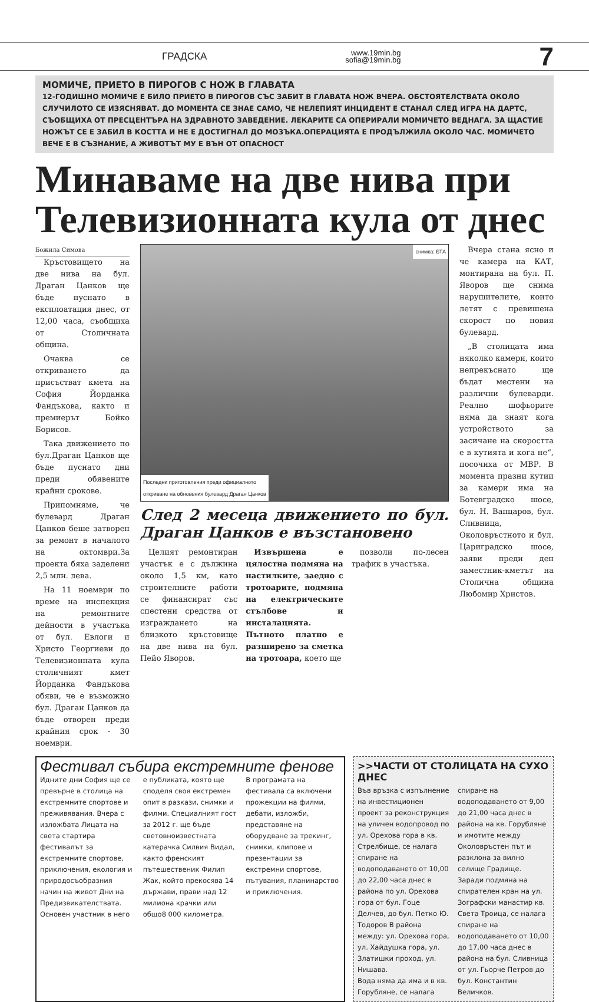ГРАДСКА www.19min.bg
sofia@19min.bg 7
МОМИЧЕ, ПРИЕТО В ПИРОГОВ С НОЖ В ГЛАВАТА
12-ГОДИШНО МОМИЧЕ Е БИЛО ПРИЕТО В ПИРОГОВ СЪС ЗАБИТ В ГЛАВАТА НОЖ ВЧЕРА. ОБСТОЯТЕЛСТВАТА ОКОЛО СЛУЧИЛОТО СЕ ИЗЯСНЯВАТ. ДО МОМЕНТА СЕ ЗНАЕ САМО, ЧЕ НЕЛЕПИЯТ ИНЦИДЕНТ Е СТАНАЛ СЛЕД ИГРА НА ДАРТС, СЪОБЩИХА ОТ ПРЕСЦЕНТЪРА НА ЗДРАВНОТО ЗАВЕДЕНИЕ. ЛЕКАРИТЕ СА ОПЕРИРАЛИ МОМИЧЕТО ВЕДНАГА. ЗА ЩАСТИЕ НОЖЪТ СЕ Е ЗАБИЛ В КОСТТА И НЕ Е ДОСТИГНАЛ ДО МОЗЪКА.ОПЕРАЦИЯТА Е ПРОДЪЛЖИЛА ОКОЛО ЧАС. МОМИЧЕТО ВЕЧЕ Е В СЪЗНАНИЕ, А ЖИВОТЪТ МУ Е ВЪН ОТ ОПАСНОСТ
Минаваме на две нива при Телевизионната кула от днес
Божила Симова
Кръстовището на две нива на бул. Драган Цанков ще бъде пуснато в експлоатация днес, от 12,00 часа, съобщиха от Столичната община.
Очаква се откриването да присъстват кмета на София Йорданка Фандъкова, както и премиерът Бойко Борисов.
Така движението по бул.Драган Цанков ще бъде пуснато дни преди обявените крайни срокове.
Припомняме, че булевард Драган Цанков беше затворен за ремонт в началото на октомври.За проекта бяха заделени 2,5 млн. лева.
На 11 ноември по време на инспекция на ремонтните дейности в участъка от бул. Евлоги и Христо Георгиеви до Телевизионната кула столичният кмет Йорданка Фандъкова обяви, че е възможно бул. Драган Цанков да бъде отворен преди крайния срок - 30 ноември.
снимка: БТА
Последни приготовления преди официалното
откриване на обновения булевард Драган Цанков
След 2 месеца движението по бул. Драган Цанков е възстановено
Целият ремонтиран участък е с дължина около 1,5 км, като строителните работи се финансират със спестени средства от изграждането на близкото кръстовище на две нива на бул. Пейо Яворов.
Извършена е цялостна подмяна на настилките, заедно с тротоарите, подмяна на електрическите стълбове и инсталацията. Пътното платно е разширено за сметка на тротоара, което ще
позволи по-лесен трафик в участъка.
Вчера стана ясно и че камера на КАТ, монтирана на бул. П. Яворов ще снима нарушителите, които летят с превишена скорост по новия булевард.
„В столицата има няколко камери, които непрекъснато ще бъдат местени на различни булеварди. Реално шофьорите няма да знаят кога устройството за засичане на скоростта е в кутията и кога не“, посочиха от МВР. В момента празни кутии за камери има на Ботевградско шосе, бул. Н. Вапцаров, бул. Сливница, Околовръстното и бул. Цариградско шосе, заяви преди ден заместник-кметът на Столична община Любомир Христов.
Фестивал събира екстремните фенове
Идните дни София ще се превърне в столица на екстремните спортове и преживявания. Вчера с изложбата Лицата на света стартира фестивалът за екстремните спортове, приключения, екология и природосъобразния начин на живот Дни на Предизвикателствата. Основен участник в него е публиката, която ще споделя своя екстремен опит в разкази, снимки и филми. Специалният гост за 2012 г. ще бъде световноизвестната катерачка Силвия Видал, както френският пътешественик Филип Жак, който прекосява 14 държави, прави над 12 милиона крачки или общо8 000 километра.
В програмата на фестивала са включени прожекции на филми, дебати, изложби, представяне на оборудване за трекинг, снимки, клипове и презентации за екстремни спортове, пътувания, планинарство и приключения.
>>ЧАСТИ ОТ СТОЛИЦАТА НА СУХО ДНЕС
Във връзка с изпълнение на инвестиционен проект за реконструкция на уличен водопровод по ул. Орехова гора в кв. Стрелбище, се налага спиране на водоподаването от 10,00 до 22,00 часа днес в района по ул. Орехова гора от бул. Гоце Делчев, до бул. Петко Ю. Тодоров В района между: ул. Орехова гора, ул. Хайдушка гора, ул. Златишки проход, ул. Нишава.
Вода няма да има и в кв. Горубляне, се налага спиране на водоподаването от 9,00 до 21,00 часа днес в района на кв. Горубляне и имотите между Околовръстен път и разклона за вилно селище Градище.
Заради подмяна на спирателен кран на ул. Зографски манастир кв. Света Троица, се налага спиране на водоподаването от 10,00 до 17,00 часа днес в района на бул. Сливница от ул. Гьорче Петров до бул. Константин Величков.